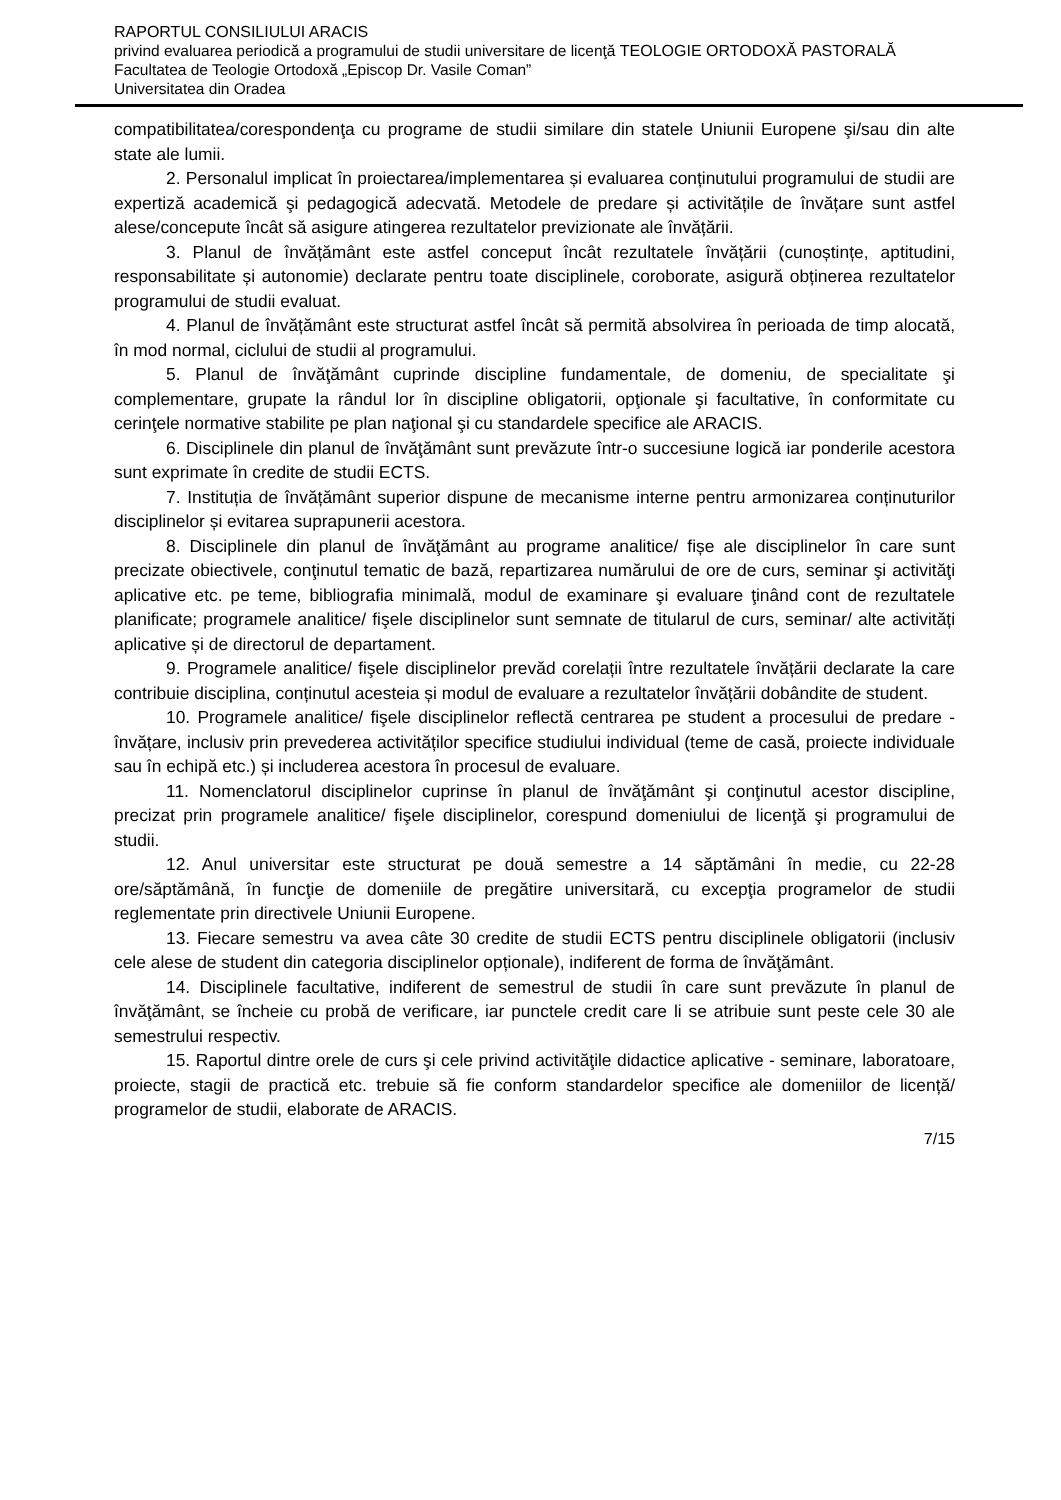RAPORTUL CONSILIULUI ARACIS
privind evaluarea periodică a programului de studii universitare de licenţă TEOLOGIE ORTODOXĂ PASTORALĂ
Facultatea de Teologie Ortodoxă „Episcop Dr. Vasile Coman”
Universitatea din Oradea
compatibilitatea/corespondenţa cu programe de studii similare din statele Uniunii Europene şi/sau din alte state ale lumii.
2. Personalul implicat în proiectarea/implementarea și evaluarea conținutului programului de studii are expertiză academică şi pedagogică adecvată. Metodele de predare și activitățile de învățare sunt astfel alese/concepute încât să asigure atingerea rezultatelor previzionate ale învățării.
3. Planul de învățământ este astfel conceput încât rezultatele învățării (cunoștințe, aptitudini, responsabilitate și autonomie) declarate pentru toate disciplinele, coroborate, asigură obținerea rezultatelor programului de studii evaluat.
4. Planul de învățământ este structurat astfel încât să permită absolvirea în perioada de timp alocată, în mod normal, ciclului de studii al programului.
5. Planul de învăţământ cuprinde discipline fundamentale, de domeniu, de specialitate şi complementare, grupate la rândul lor în discipline obligatorii, opţionale şi facultative, în conformitate cu cerinţele normative stabilite pe plan naţional şi cu standardele specifice ale ARACIS.
6. Disciplinele din planul de învăţământ sunt prevăzute într-o succesiune logică iar ponderile acestora sunt exprimate în credite de studii ECTS.
7. Instituția de învățământ superior dispune de mecanisme interne pentru armonizarea conținuturilor disciplinelor și evitarea suprapunerii acestora.
8. Disciplinele din planul de învăţământ au programe analitice/ fișe ale disciplinelor în care sunt precizate obiectivele, conţinutul tematic de bază, repartizarea numărului de ore de curs, seminar şi activităţi aplicative etc. pe teme, bibliografia minimală, modul de examinare şi evaluare ţinând cont de rezultatele planificate; programele analitice/ fişele disciplinelor sunt semnate de titularul de curs, seminar/ alte activități aplicative și de directorul de departament.
9. Programele analitice/ fişele disciplinelor prevăd corelații între rezultatele învățării declarate la care contribuie disciplina, conținutul acesteia și modul de evaluare a rezultatelor învățării dobândite de student.
10. Programele analitice/ fişele disciplinelor reflectă centrarea pe student a procesului de predare - învățare, inclusiv prin prevederea activităților specifice studiului individual (teme de casă, proiecte individuale sau în echipă etc.) și includerea acestora în procesul de evaluare.
11. Nomenclatorul disciplinelor cuprinse în planul de învăţământ şi conţinutul acestor discipline, precizat prin programele analitice/ fişele disciplinelor, corespund domeniului de licenţă şi programului de studii.
12. Anul universitar este structurat pe două semestre a 14 săptămâni în medie, cu 22-28 ore/săptămână, în funcţie de domeniile de pregătire universitară, cu excepţia programelor de studii reglementate prin directivele Uniunii Europene.
13. Fiecare semestru va avea câte 30 credite de studii ECTS pentru disciplinele obligatorii (inclusiv cele alese de student din categoria disciplinelor opționale), indiferent de forma de învăţământ.
14. Disciplinele facultative, indiferent de semestrul de studii în care sunt prevăzute în planul de învăţământ, se încheie cu probă de verificare, iar punctele credit care li se atribuie sunt peste cele 30 ale semestrului respectiv.
15. Raportul dintre orele de curs şi cele privind activităţile didactice aplicative - seminare, laboratoare, proiecte, stagii de practică etc. trebuie să fie conform standardelor specifice ale domeniilor de licență/ programelor de studii, elaborate de ARACIS.
7/15